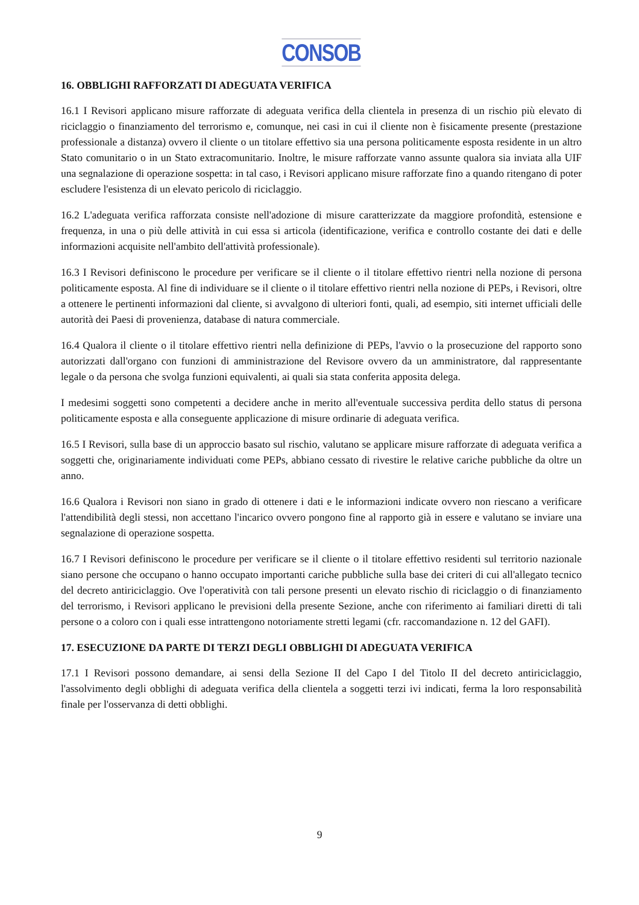CONSOB
16. OBBLIGHI RAFFORZATI DI ADEGUATA VERIFICA
16.1 I Revisori applicano misure rafforzate di adeguata verifica della clientela in presenza di un rischio più elevato di riciclaggio o finanziamento del terrorismo e, comunque, nei casi in cui il cliente non è fisicamente presente (prestazione professionale a distanza) ovvero il cliente o un titolare effettivo sia una persona politicamente esposta residente in un altro Stato comunitario o in un Stato extracomunitario. Inoltre, le misure rafforzate vanno assunte qualora sia inviata alla UIF una segnalazione di operazione sospetta: in tal caso, i Revisori applicano misure rafforzate fino a quando ritengano di poter escludere l'esistenza di un elevato pericolo di riciclaggio.
16.2 L'adeguata verifica rafforzata consiste nell'adozione di misure caratterizzate da maggiore profondità, estensione e frequenza, in una o più delle attività in cui essa si articola (identificazione, verifica e controllo costante dei dati e delle informazioni acquisite nell'ambito dell'attività professionale).
16.3 I Revisori definiscono le procedure per verificare se il cliente o il titolare effettivo rientri nella nozione di persona politicamente esposta. Al fine di individuare se il cliente o il titolare effettivo rientri nella nozione di PEPs, i Revisori, oltre a ottenere le pertinenti informazioni dal cliente, si avvalgono di ulteriori fonti, quali, ad esempio, siti internet ufficiali delle autorità dei Paesi di provenienza, database di natura commerciale.
16.4 Qualora il cliente o il titolare effettivo rientri nella definizione di PEPs, l'avvio o la prosecuzione del rapporto sono autorizzati dall'organo con funzioni di amministrazione del Revisore ovvero da un amministratore, dal rappresentante legale o da persona che svolga funzioni equivalenti, ai quali sia stata conferita apposita delega.
I medesimi soggetti sono competenti a decidere anche in merito all'eventuale successiva perdita dello status di persona politicamente esposta e alla conseguente applicazione di misure ordinarie di adeguata verifica.
16.5 I Revisori, sulla base di un approccio basato sul rischio, valutano se applicare misure rafforzate di adeguata verifica a soggetti che, originariamente individuati come PEPs, abbiano cessato di rivestire le relative cariche pubbliche da oltre un anno.
16.6 Qualora i Revisori non siano in grado di ottenere i dati e le informazioni indicate ovvero non riescano a verificare l'attendibilità degli stessi, non accettano l'incarico ovvero pongono fine al rapporto già in essere e valutano se inviare una segnalazione di operazione sospetta.
16.7 I Revisori definiscono le procedure per verificare se il cliente o il titolare effettivo residenti sul territorio nazionale siano persone che occupano o hanno occupato importanti cariche pubbliche sulla base dei criteri di cui all'allegato tecnico del decreto antiriciclaggio. Ove l'operatività con tali persone presenti un elevato rischio di riciclaggio o di finanziamento del terrorismo, i Revisori applicano le previsioni della presente Sezione, anche con riferimento ai familiari diretti di tali persone o a coloro con i quali esse intrattengono notoriamente stretti legami (cfr. raccomandazione n. 12 del GAFI).
17. ESECUZIONE DA PARTE DI TERZI DEGLI OBBLIGHI DI ADEGUATA VERIFICA
17.1 I Revisori possono demandare, ai sensi della Sezione II del Capo I del Titolo II del decreto antiriciclaggio, l'assolvimento degli obblighi di adeguata verifica della clientela a soggetti terzi ivi indicati, ferma la loro responsabilità finale per l'osservanza di detti obblighi.
9